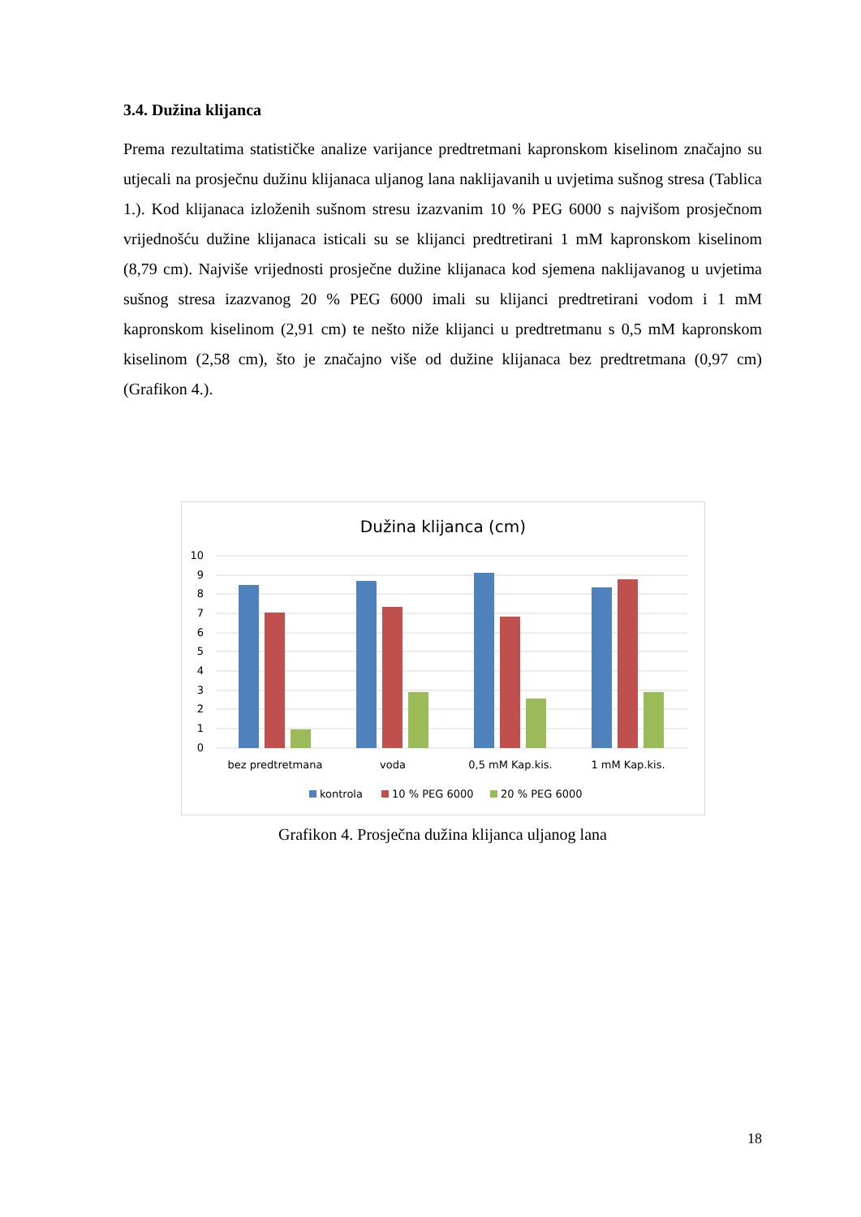3.4. Dužina klijanca
Prema rezultatima statističke analize varijance predtretmani kapronskom kiselinom značajno su utjecali na prosječnu dužinu klijanaca uljanog lana naklijavanih u uvjetima sušnog stresa (Tablica 1.). Kod klijanaca izloženih sušnom stresu izazvanim 10 % PEG 6000 s najvišom prosječnom vrijednošću dužine klijanaca isticali su se klijanci predtretirani 1 mM kapronskom kiselinom (8,79 cm). Najviše vrijednosti prosječne dužine klijanaca kod sjemena naklijavanog u uvjetima sušnog stresa izazvanog 20 % PEG 6000 imali su klijanci predtretirani vodom i 1 mM kapronskom kiselinom (2,91 cm) te nešto niže klijanci u predtretmanu s 0,5 mM kapronskom kiselinom (2,58 cm), što je značajno više od dužine klijanaca bez predtretmana (0,97 cm) (Grafikon 4.).
Dužina klijanca (cm)
10
9
8
7
6
5
4
3
2
1
0
bez predtretmana
voda
0,5 mM Kap.kis.
1 mM Kap.kis.
kontrola
10 % PEG 6000
20 % PEG 6000
Grafikon 4. Prosječna dužina klijanca uljanog lana
18